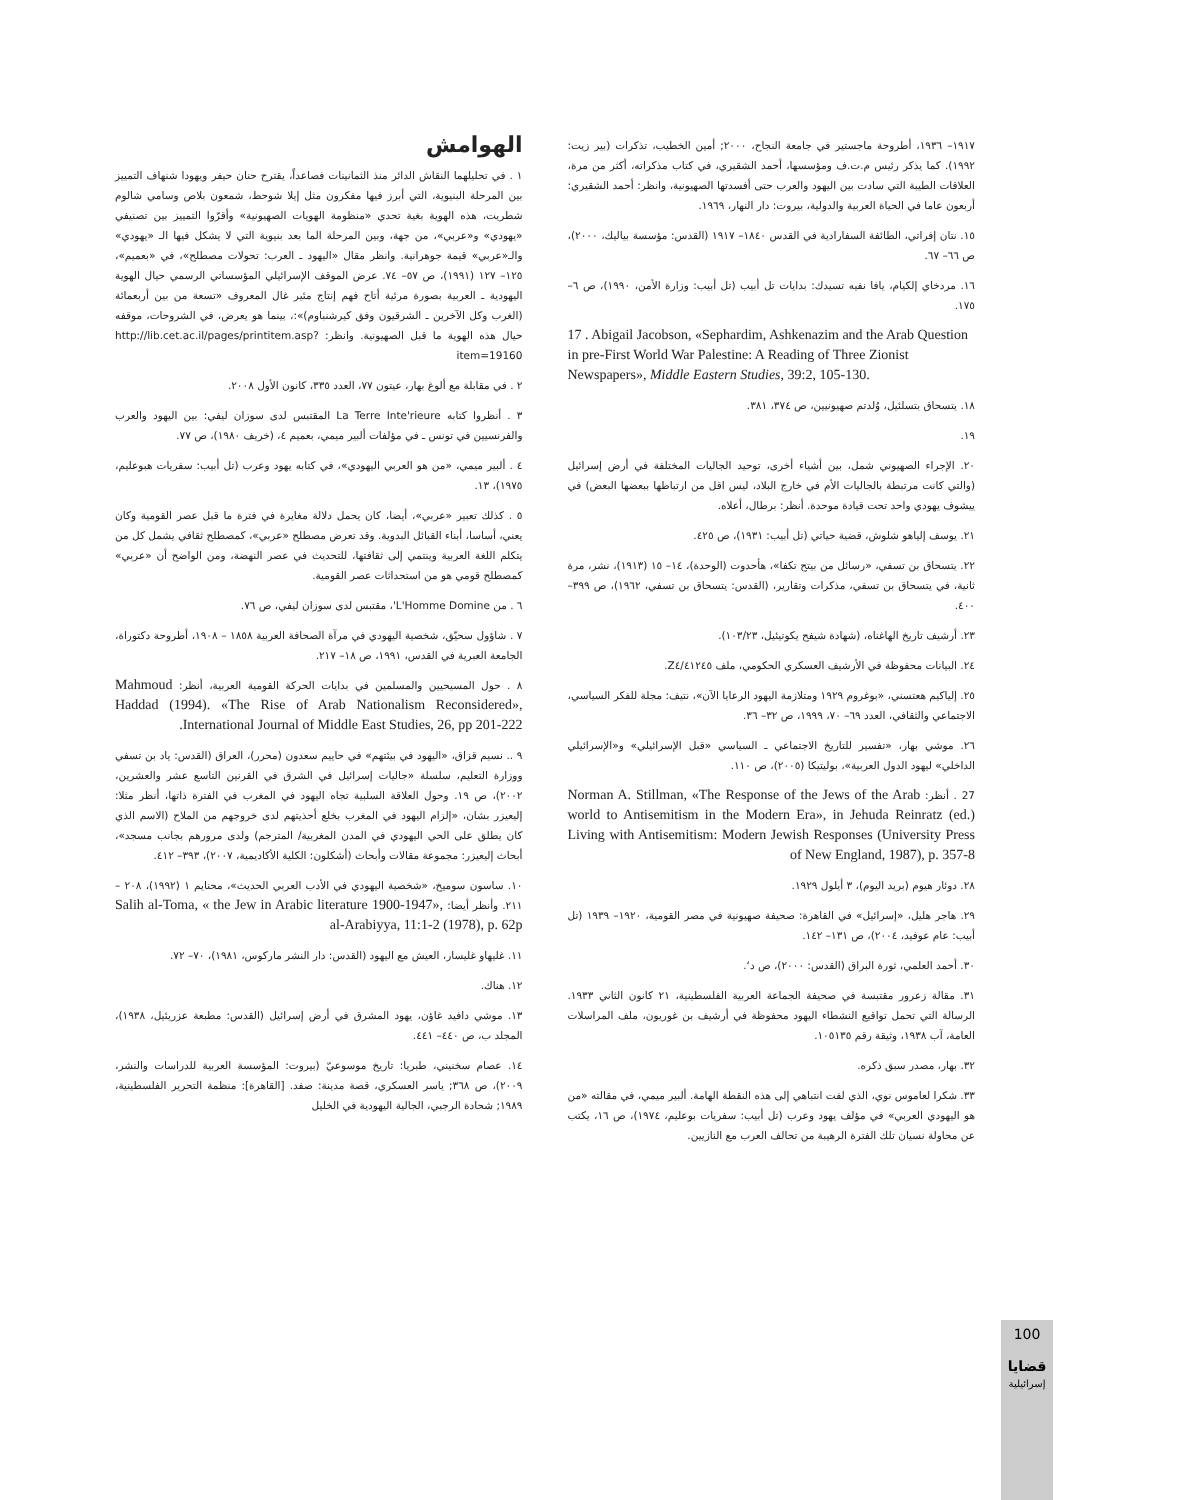الهوامش
١ . في تحليلهما النقاش الدائر منذ الثمانينات فصاعداً، يقترح حنان حيفر ويهودا شنهاف التمييز بين المرحلة البنيوية، التي أبرز فيها مفكرون مثل إيلا شوحط، شمعون بلاص وسامي شالوم شطريت، هذه الهوية بغية تحدي «منظومة الهويات الصهيونية» وأقرّوا التمييز بين تصنيفي «يهودي» و«عربي»، من جهة، وبين المرحلة الما بعد بنيوية التي لا يشكل فيها الـ «يهودي» والـ«عربي» قيمة جوهرانية. وانظر مقال «اليهود ـ العرب: تحولات مصطلح»، في «بعميم»، ١٢٥– ١٢٧ (١٩٩١)، ص ٥٧– ٧٤. عرض الموقف الإسرائيلي المؤسساتي الرسمي حيال الهوية اليهودية ـ العربية بصورة مرئية أتاح فهم إنتاج مئير غال المعروف «تسعة من بين أربعمائة (الغرب وكل الآخرين ـ الشرقيون وفق كيرشنباوم)»:، بينما هو يعرض، في الشروحات، موقفه حيال هذه الهوية ما قبل الصهيونية. وانظر: http://lib.cet.ac.il/pages/printitem.asp?item=19160
٢ . في مقابلة مع ألوغ بهار، عيتون ٧٧، العدد ٣٣٥، كانون الأول ٢٠٠٨.
٣ . أنظروا كتابه La Terre Inte'rieure المقتبس لدى سوزان ليفي: بين اليهود والعرب والفرنسيين في تونس ـ في مؤلفات ألبير ميمي، بعميم ٤، (خريف ١٩٨٠)، ص ٧٧.
٤ . ألبير ميمي، «من هو العربي اليهودي»، في كتابه يهود وعرب (تل أبيب: سفريات هبوعليم، ١٩٧٥)، ١٣.
٥ . كذلك تعبير «عربي»، أيضا، كان يحمل دلالة مغايرة في فترة ما قبل عصر القومية وكان يعني، أساسا، أبناء القبائل البدوية. وقد تعرض مصطلح «عربي»، كمصطلح ثقافي يشمل كل من يتكلم اللغة العربية وينتمي إلى ثقافتها، للتحديث في عصر النهضة، ومن الواضح أن «عربي» كمصطلح قومي هو من استحداثات عصر القومية.
٦ . من L'Homme Domine'، مقتبس لدى سوزان ليفي، ص ٧٦.
٧ . شاؤول سحيّق، شخصية اليهودي في مرآة الصحافة العربية ١٨٥٨ – ١٩٠٨، أطروحة دكتوراة، الجامعة العبرية في القدس، ١٩٩١، ص ١٨– ٢١٧.
٨ . حول المسيحيين والمسلمين في بدايات الحركة القومية العربية، أنظر: Mahmoud Haddad (1994). «The Rise of Arab Nationalism Reconsidered», International Journal of Middle East Studies, 26, pp 201-222.
٩ .. نسيم قزاق، «اليهود في بيئتهم» في حاييم سعدون (محرر)، العراق (القدس: ياد بن تسفي ووزارة التعليم، سلسلة «جاليات إسرائيل في الشرق في القرنين التاسع عشر والعشرين، ٢٠٠٢)، ص ١٩. وحول العلاقة السلبية تجاه اليهود في المغرب في الفترة ذاتها، أنظر مثلا: إليعيزر بشان، «إلزام اليهود في المغرب بخلع أحذيتهم لدى خروجهم من الملاح (الاسم الذي كان يطلق على الحي اليهودي في المدن المغربية/ المترجم) ولدى مرورهم بجانب مسجد»، أبحاث إليعيزر: مجموعة مقالات وأبحاث (أشكلون: الكلية الأكاديمية، ٢٠٠٧)، ٣٩٣– ٤١٢.
١٠. ساسون سوميخ، «شخصية اليهودي في الأدب العربي الحديث»، محنايم ١ (١٩٩٢)، ٢٠٨ – ٢١١. وأنظر أيضا: Salih al-Toma, « the Jew in Arabic literature 1900-1947», al-Arabiyya, 11:1-2 (1978), p. 62p
١١. غليهاو غليسار، العيش مع اليهود (القدس: دار النشر ماركوس، ١٩٨١)، ٧٠– ٧٢.
١٢. هناك.
١٣. موشي دافيد غاؤن، يهود المشرق في أرض إسرائيل (القدس: مطبعة عزريئيل، ١٩٣٨)، المجلد ب، ص ٤٤٠– ٤٤١.
١٤. عصام سخنيني، طبريا: تاريخ موسوعيّ (بيروت: المؤسسة العربية للدراسات والنشر، ٢٠٠٩)، ص ٣٦٨; ياسر العسكري، قصة مدينة: صفد. [القاهرة]: منظمة التحرير الفلسطينية، ١٩٨٩; شحادة الرجبي، الجالية اليهودية في الخليل
١٩١٧– ١٩٣٦، أطروحة ماجستير في جامعة النجاح، ٢٠٠٠; أمين الخطيب، تذكرات (بير زيت: ١٩٩٢). كما يذكر رئيس م.ت.ف ومؤسسها، أحمد الشقيري، في كتاب مذكراته، أكثر من مرة، العلاقات الطيبة التي سادت بين اليهود والعرب حتى أفسدتها الصهيونية، وانظر: أحمد الشقيري: أربعون عاما في الحياة العربية والدولية، بيروت: دار النهار، ١٩٦٩.
١٥. نتان إفراتي، الطائفة السفارادية في القدس ١٨٤٠– ١٩١٧ (القدس: مؤسسة بياليك، ٢٠٠٠)، ص ٦٦– ٦٧.
١٦. مردخاي إلكيام، يافا نفيه تسيدك: بدايات تل أبيب (تل أبيب: وزارة الأمن، ١٩٩٠)، ص ٦– ١٧٥.
17 . Abigail Jacobson, «Sephardim, Ashkenazim and the Arab Question in pre-First World War Palestine: A Reading of Three Zionist Newspapers», Middle Eastern Studies, 39:2, 105-130.
١٨. يتسحاق بتسلئيل، وُلدتم صهيونيين، ص ٣٧٤، ٣٨١.
١٩.
٢٠. الإجراء الصهيوني شمل، بين أشياء أخرى، توحيد الجاليات المختلفة في أرض إسرائيل (والتي كانت مرتبطة بالجاليات الأم في خارج البلاد، ليس اقل من ارتباطها ببعضها البعض) في ييشوف يهودي واحد تحت قيادة موحدة. أنظر: برطال، أعلاه.
٢١. يوسف إلياهو شلوش، قضية حياتي (تل أبيب: ١٩٣١)، ص ٤٢٥.
٢٢. يتسحاق بن تسفي، «رسائل من بيتح تكفا»، هأحدوت (الوحدة)، ١٤– ١٥ (١٩١٣)، نشر، مرة ثانية، في يتسحاق بن تسفي، مذكرات وتقارير، (القدس: يتسحاق بن تسفي، ١٩٦٢)، ص ٣٩٩– ٤٠٠.
٢٣. أرشيف تاريخ الهاغناه، (شهادة شيفح يكوتيئيل، ١٠٣/٢٣).
٢٤. البيانات محفوظة في الأرشيف العسكري الحكومي، ملف Z٤/٤١٢٤٥.
٢٥. إلياكيم هعتسني، «بوغروم ١٩٢٩ ومتلازمة اليهود الرعايا الآن»، نتيف: مجلة للفكر السياسي، الاجتماعي والثقافي، العدد ٦٩– ٧٠، ١٩٩٩، ص ٣٢– ٣٦.
٢٦. موشي بهار، «تفسير للتاريخ الاجتماعي ـ السياسي «قبل الإسرائيلي» و«الإسرائيلي الداخلي» ليهود الدول العربية»، بوليتيكا (٢٠٠٥)، ص ١١٠.
27 . أنظر: Norman A. Stillman, «The Response of the Jews of the Arab world to Antisemitism in the Modern Era», in Jehuda Reinratz (ed.) Living with Antisemitism: Modern Jewish Responses (University Press of New England, 1987), p. 357-8
٢٨. دوئار هيوم (بريد اليوم)، ٣ أيلول ١٩٢٩.
٢٩. هاجر هليل، «إسرائيل» في القاهرة: صحيفة صهيونية في مصر القومية، ١٩٢٠– ١٩٣٩ (تل أبيب: عام عوفيد، ٢٠٠٤)، ص ١٣١– ١٤٢.
٣٠. أحمد العلمي، ثورة البراق (القدس: ٢٠٠٠)، ص د‘.
٣١. مقالة زعرور مقتبسة في صحيفة الجماعة العربية الفلسطينية، ٢١ كانون الثاني ١٩٣٣. الرسالة التي تحمل تواقيع النشطاء اليهود محفوظة في أرشيف بن غوريون، ملف المراسلات العامة، آب ١٩٣٨، وثيقة رقم ١٠٥١٣٥.
٣٢. بهار، مصدر سبق ذكره.
٣٣. شكرا لعاموس نوي، الذي لفت انتباهي إلى هذه النقطة الهامة. ألبير ميمي، في مقالته «من هو اليهودي العربي» في مؤلف يهود وعرب (تل أبيب: سفريات بوعليم، ١٩٧٤)، ص ١٦، يكتب عن محاولة نسيان تلك الفترة الرهيبة من تحالف العرب مع النازيين.
100
قضايا
إسرائيلية